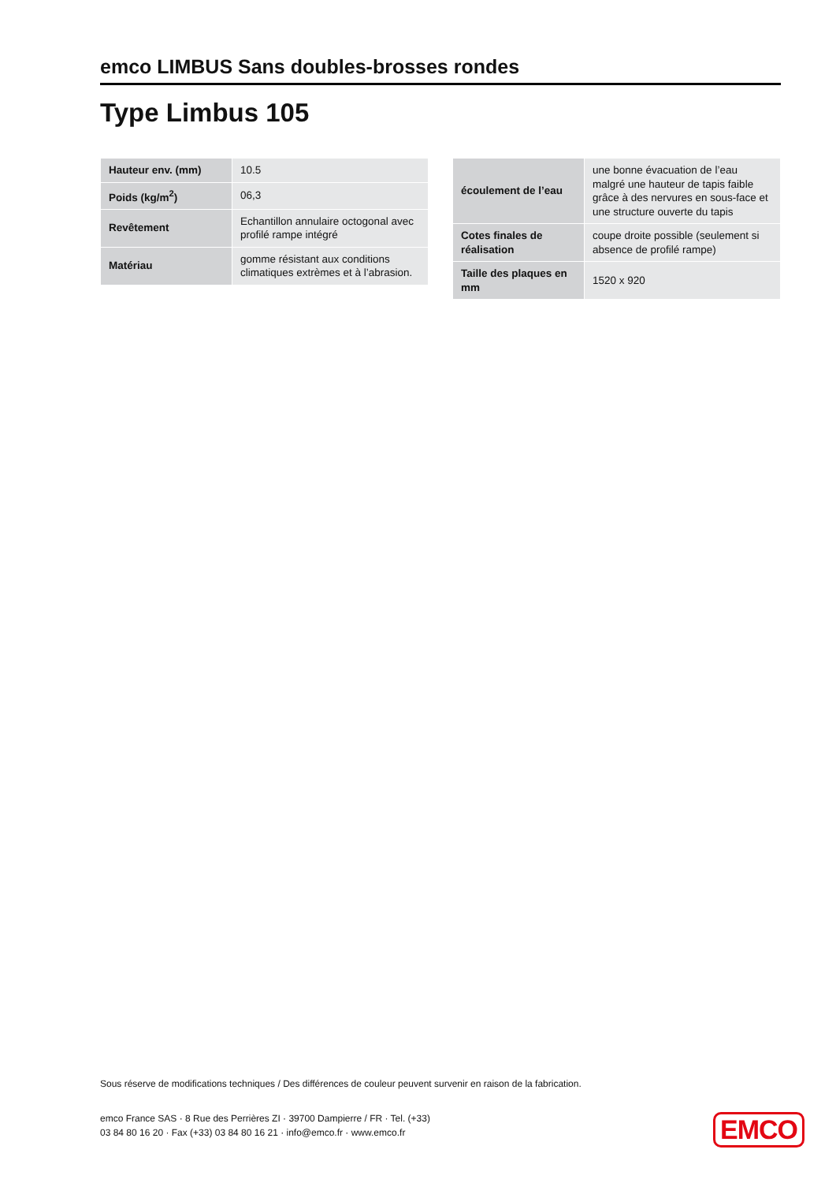emco LIMBUS Sans doubles-brosses rondes
Type Limbus 105
| Hauteur env. (mm) | 10.5 |
| Poids (kg/m<sup>2</sup>) | 06,3 |
| Revêtement | Echantillon annulaire octogonal avec profilé rampe intégré |
| Matériau | gomme résistant aux conditions climatiques extrèmes et à l’abrasion. |
| écoulement de l’eau | une bonne évacuation de l’eau malgré une hauteur de tapis faible grâce à des nervures en sous-face et une structure ouverte du tapis |
| Cotes finales de réalisation | coupe droite possible (seulement si absence de profilé rampe) |
| Taille des plaques en mm | 1520 x 920 |
Sous réserve de modifications techniques / Des différences de couleur peuvent survenir en raison de la fabrication.
emco France SAS · 8 Rue des Perrières ZI · 39700 Dampierre / FR · Tel. (+33) 03 84 80 16 20 · Fax (+33) 03 84 80 16 21 · info@emco.fr · www.emco.fr
EMCO